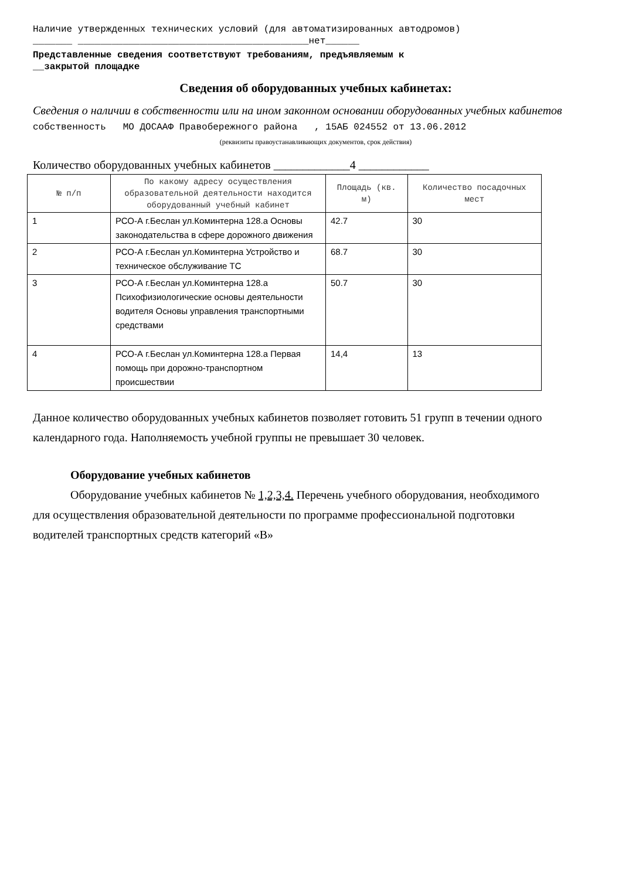Наличие утвержденных технических условий (для автоматизированных автодромов)
_______ _________________________________________нет______
Представленные сведения соответствуют требованиям, предъявляемым к
__закрытой площадке
Сведения об оборудованных учебных кабинетах:
Сведения о наличии в собственности или на ином законном основании оборудованных учебных кабинетов собственность МО ДОСААФ Правобережного района , 15АБ 024552 от 13.06.2012
(реквизиты правоустанавливающих документов, срок действия)
Количество оборудованных учебных кабинетов _____________4 ____________
| № п/п | По какому адресу осуществления образовательной деятельности находится оборудованный учебный кабинет | Площадь (кв. м) | Количество посадочных мест |
| --- | --- | --- | --- |
| 1 | РСО-А г.Беслан ул.Коминтерна 128.а Основы законодательства в сфере дорожного движения | 42.7 | 30 |
| 2 | РСО-А г.Беслан ул.Коминтерна Устройство и техническое обслуживание ТС | 68.7 | 30 |
| 3 | РСО-А г.Беслан ул.Коминтерна 128.а Психофизиологические основы деятельности водителя Основы управления транспортными средствами | 50.7 | 30 |
| 4 | РСО-А г.Беслан ул.Коминтерна 128.а Первая помощь при дорожно-транспортном происшествии | 14,4 | 13 |
Данное количество оборудованных учебных кабинетов позволяет готовить 51 групп в течении одного календарного года. Наполняемость учебной группы не превышает 30 человек.
Оборудование учебных кабинетов
Оборудование учебных кабинетов № 1,2,3,4. Перечень учебного оборудования, необходимого для осуществления образовательной деятельности по программе профессиональной подготовки водителей транспортных средств категорий «В»